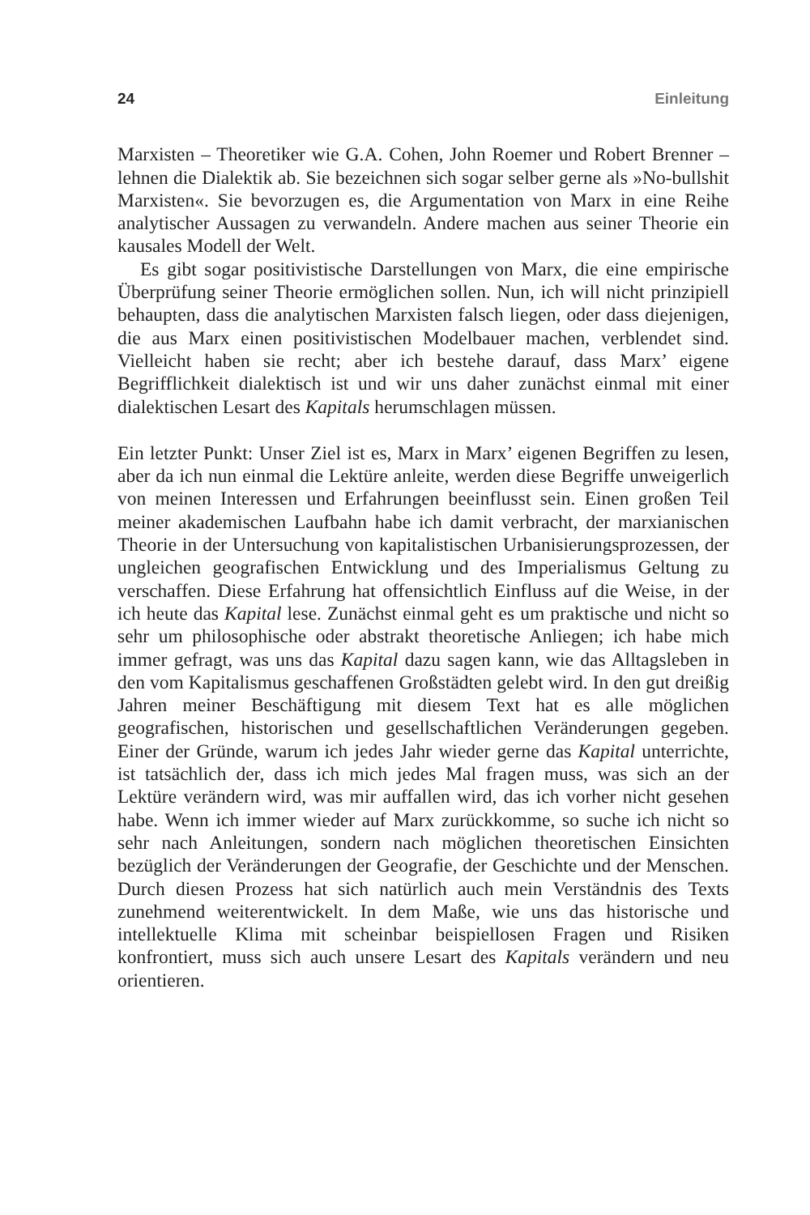24 Einleitung
Marxisten – Theoretiker wie G.A. Cohen, John Roemer und Robert Brenner – lehnen die Dialektik ab. Sie bezeichnen sich sogar selber gerne als »No-bullshit Marxisten«. Sie bevorzugen es, die Argumentation von Marx in eine Reihe analytischer Aussagen zu verwandeln. Andere machen aus seiner Theorie ein kausales Modell der Welt.
Es gibt sogar positivistische Darstellungen von Marx, die eine empirische Überprüfung seiner Theorie ermöglichen sollen. Nun, ich will nicht prinzipiell behaupten, dass die analytischen Marxisten falsch liegen, oder dass diejenigen, die aus Marx einen positivistischen Modelbauer machen, verblendet sind. Vielleicht haben sie recht; aber ich bestehe darauf, dass Marx’ eigene Begrifflichkeit dialektisch ist und wir uns daher zunächst einmal mit einer dialektischen Lesart des Kapitals herumschlagen müssen.
Ein letzter Punkt: Unser Ziel ist es, Marx in Marx’ eigenen Begriffen zu lesen, aber da ich nun einmal die Lektüre anleite, werden diese Begriffe unweigerlich von meinen Interessen und Erfahrungen beeinflusst sein. Einen großen Teil meiner akademischen Laufbahn habe ich damit verbracht, der marxianischen Theorie in der Untersuchung von kapitalistischen Urbanisierungsprozessen, der ungleichen geografischen Entwicklung und des Imperialismus Geltung zu verschaffen. Diese Erfahrung hat offensichtlich Einfluss auf die Weise, in der ich heute das Kapital lese. Zunächst einmal geht es um praktische und nicht so sehr um philosophische oder abstrakt theoretische Anliegen; ich habe mich immer gefragt, was uns das Kapital dazu sagen kann, wie das Alltagsleben in den vom Kapitalismus geschaffenen Großstädten gelebt wird. In den gut dreißig Jahren meiner Beschäftigung mit diesem Text hat es alle möglichen geografischen, historischen und gesellschaftlichen Veränderungen gegeben. Einer der Gründe, warum ich jedes Jahr wieder gerne das Kapital unterrichte, ist tatsächlich der, dass ich mich jedes Mal fragen muss, was sich an der Lektüre verändern wird, was mir auffallen wird, das ich vorher nicht gesehen habe. Wenn ich immer wieder auf Marx zurückkomme, so suche ich nicht so sehr nach Anleitungen, sondern nach möglichen theoretischen Einsichten bezüglich der Veränderungen der Geografie, der Geschichte und der Menschen. Durch diesen Prozess hat sich natürlich auch mein Verständnis des Texts zunehmend weiterentwickelt. In dem Maße, wie uns das historische und intellektuelle Klima mit scheinbar beispiellosen Fragen und Risiken konfrontiert, muss sich auch unsere Lesart des Kapitals verändern und neu orientieren.